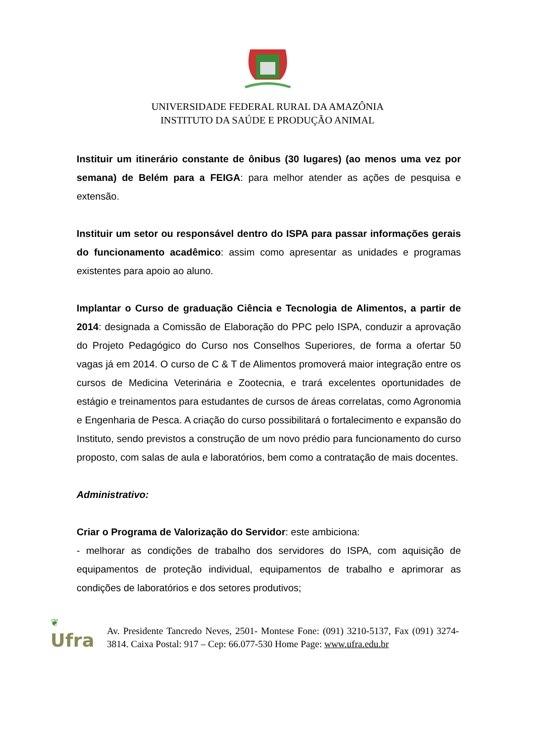UNIVERSIDADE FEDERAL RURAL DA AMAZÔNIA
INSTITUTO DA SAÚDE E PRODUÇÃO ANIMAL
Instituir um itinerário constante de ônibus (30 lugares) (ao menos uma vez por semana) de Belém para a FEIGA: para melhor atender as ações de pesquisa e extensão.
Instituir um setor ou responsável dentro do ISPA para passar informações gerais do funcionamento acadêmico: assim como apresentar as unidades e programas existentes para apoio ao aluno.
Implantar o Curso de graduação Ciência e Tecnologia de Alimentos, a partir de 2014: designada a Comissão de Elaboração do PPC pelo ISPA, conduzir a aprovação do Projeto Pedagógico do Curso nos Conselhos Superiores, de forma a ofertar 50 vagas já em 2014. O curso de C & T de Alimentos promoverá maior integração entre os cursos de Medicina Veterinária e Zootecnia, e trará excelentes oportunidades de estágio e treinamentos para estudantes de cursos de áreas correlatas, como Agronomia e Engenharia de Pesca. A criação do curso possibilitará o fortalecimento e expansão do Instituto, sendo previstos a construção de um novo prédio para funcionamento do curso proposto, com salas de aula e laboratórios, bem como a contratação de mais docentes.
Administrativo:
Criar o Programa de Valorização do Servidor: este ambiciona:
- melhorar as condições de trabalho dos servidores do ISPA, com aquisição de equipamentos de proteção individual, equipamentos de trabalho e aprimorar as condições de laboratórios e dos setores produtivos;
❦
Ufra
Av. Presidente Tancredo Neves, 2501- Montese Fone: (091) 3210-5137, Fax (091) 3274-3814. Caixa Postal: 917 – Cep: 66.077-530 Home Page: www.ufra.edu.br